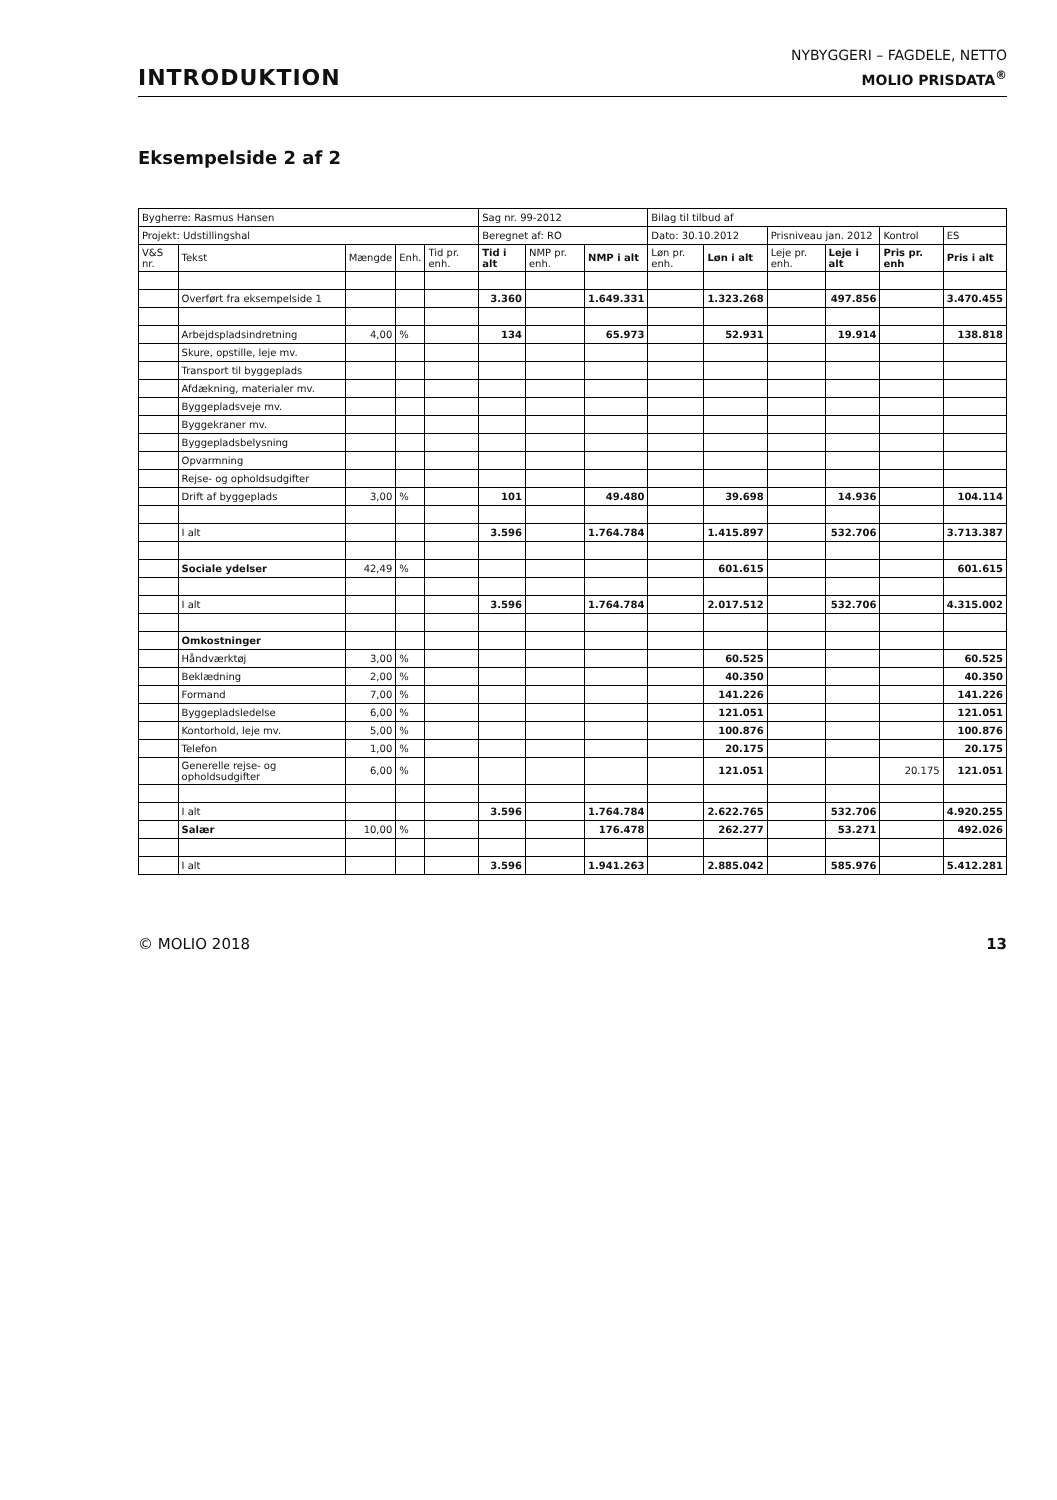INTRODUKTION
NYBYGGERI – FAGDELE, NETTO
MOLIO PRISDATA<sup>®</sup>
Eksempelside 2 af 2
| Bygherre: Rasmus Hansen | | | | | Sag nr. 99-2012 | | | Bilag til tilbud af | | | | | |
| Projekt: Udstillingshal | | | | | Beregnet af: RO | | | Dato: 30.10.2012 | | Prisniveau jan. 2012 | | Kontrol | ES |
| V&S nr. | Tekst | Mængde | Enh. | Tid pr. enh. | Tid i alt | NMP pr. enh. | NMP i alt | Løn pr. enh. | Løn i alt | Leje pr. enh. | Leje i alt | Pris pr. enh | Pris i alt |
| | Overført fra eksempelside 1 | | | | 3.360 | | 1.649.331 | | 1.323.268 | | 497.856 | | 3.470.455 |
| | Arbejdspladsindretning | 4,00 | % | | 134 | | 65.973 | | 52.931 | | 19.914 | | 138.818 |
| | Skure, opstille, leje mv. | | | | | | | | | | | | |
| | Transport til byggeplads | | | | | | | | | | | | |
| | Afdækning, materialer mv. | | | | | | | | | | | | |
| | Byggepladsveje mv. | | | | | | | | | | | | |
| | Byggekraner mv. | | | | | | | | | | | | |
| | Byggepladsbelysning | | | | | | | | | | | | |
| | Opvarmning | | | | | | | | | | | | |
| | Rejse- og opholdsudgifter | | | | | | | | | | | | |
| | Drift af byggeplads | 3,00 | % | | 101 | | 49.480 | | 39.698 | | 14.936 | | 104.114 |
| | I alt | | | | 3.596 | | 1.764.784 | | 1.415.897 | | 532.706 | | 3.713.387 |
| | Sociale ydelser | 42,49 | % | | | | | | 601.615 | | | | 601.615 |
| | I alt | | | | 3.596 | | 1.764.784 | | 2.017.512 | | 532.706 | | 4.315.002 |
| | Omkostninger | | | | | | | | | | | | |
| | Håndværktøj | 3,00 | % | | | | | | 60.525 | | | | 60.525 |
| | Beklædning | 2,00 | % | | | | | | 40.350 | | | | 40.350 |
| | Formand | 7,00 | % | | | | | | 141.226 | | | | 141.226 |
| | Byggepladsledelse | 6,00 | % | | | | | | 121.051 | | | | 121.051 |
| | Kontorhold, leje mv. | 5,00 | % | | | | | | 100.876 | | | | 100.876 |
| | Telefon | 1,00 | % | | | | | | 20.175 | | | | 20.175 |
| | Generelle rejse- og opholdsudgifter | 6,00 | % | | | | | | 121.051 | | | 20.175 | 121.051 |
| | I alt | | | | 3.596 | | 1.764.784 | | 2.622.765 | | 532.706 | | 4.920.255 |
| | Salær | 10,00 | % | | | | 176.478 | | 262.277 | | 53.271 | | 492.026 |
| | I alt | | | | 3.596 | | 1.941.263 | | 2.885.042 | | 585.976 | | 5.412.281 |
© MOLIO 2018 13